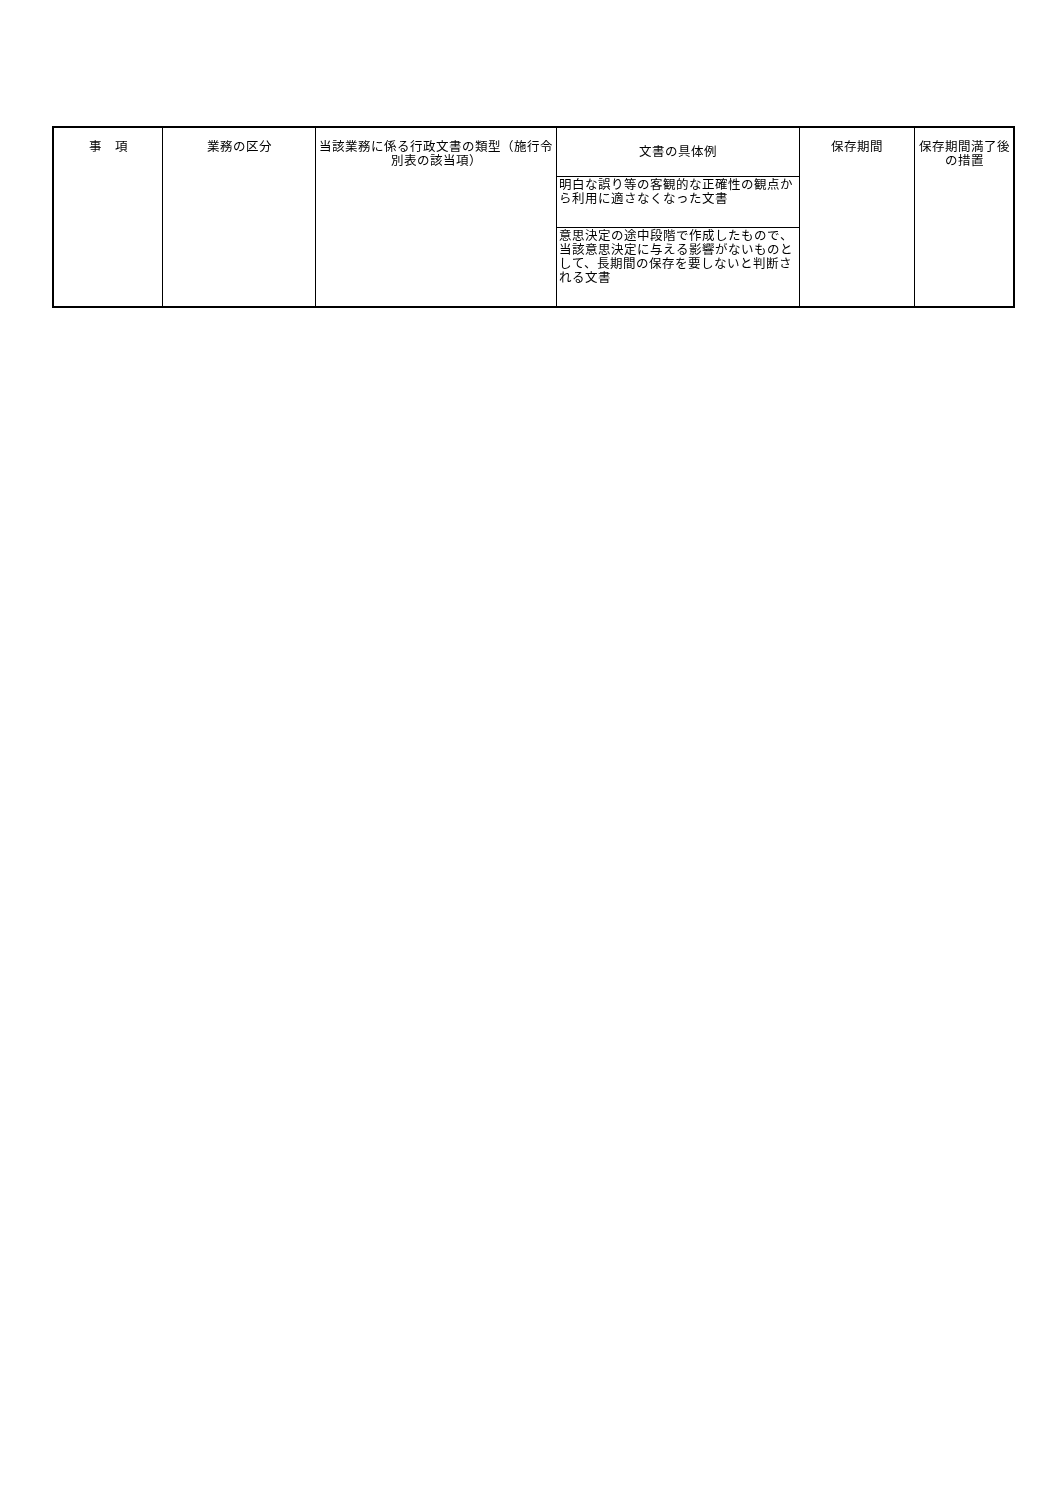| 事 項 | 業務の区分 | 当該業務に係る行政文書の類型（施行令別表の該当項） | 文書の具体例 | 保存期間 | 保存期間満了後の措置 |
| --- | --- | --- | --- | --- | --- |
| | | | 明白な誤り等の客観的な正確性の観点から利用に適さなくなった文書 | | |
| | | | 意思決定の途中段階で作成したもので、当該意思決定に与える影響がないものとして、長期間の保存を要しないと判断される文書 | | |